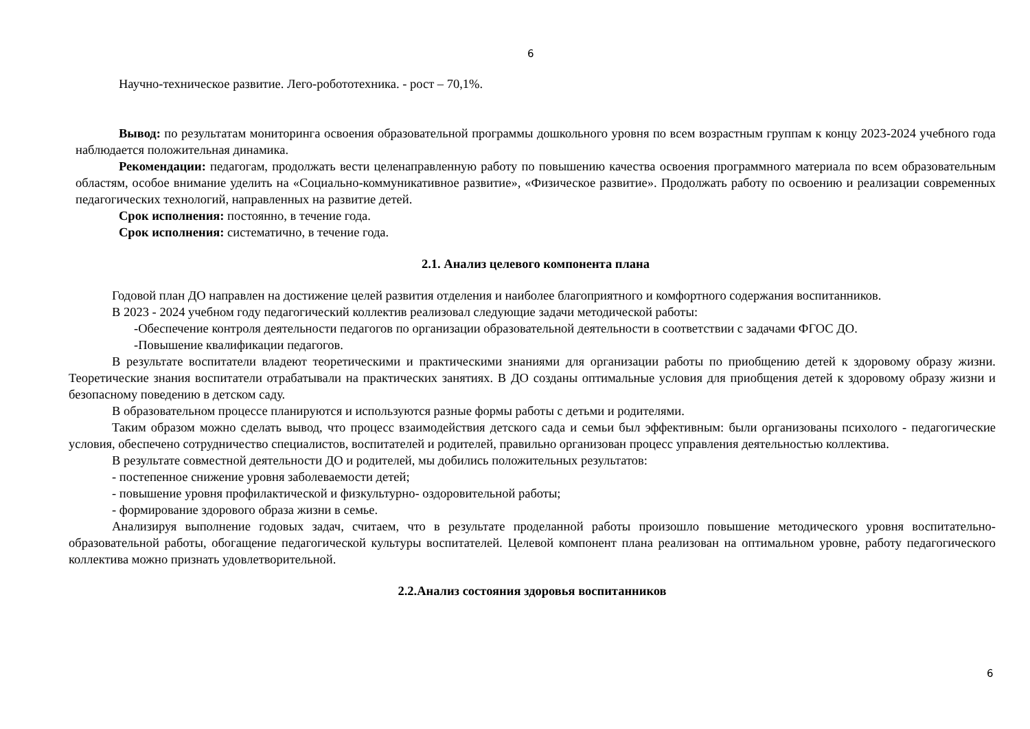6
Научно-техническое развитие. Лего-робототехника. - рост – 70,1%.
Вывод: по результатам мониторинга освоения образовательной программы дошкольного уровня по всем возрастным группам к концу 2023-2024 учебного года наблюдается положительная динамика.
Рекомендации: педагогам, продолжать вести целенаправленную работу по повышению качества освоения программного материала по всем образовательным областям, особое внимание уделить на «Социально-коммуникативное развитие», «Физическое развитие». Продолжать работу по освоению и реализации современных педагогических технологий, направленных на развитие детей.
Срок исполнения: постоянно, в течение года.
Срок исполнения: систематично, в течение года.
2.1. Анализ целевого компонента плана
Годовой план ДО направлен на достижение целей развития отделения и наиболее благоприятного и комфортного содержания воспитанников.
В 2023 - 2024 учебном году педагогический коллектив реализовал следующие задачи методической работы:
-Обеспечение контроля деятельности педагогов по организации образовательной деятельности в соответствии с задачами ФГОС ДО.
-Повышение квалификации педагогов.
В результате воспитатели владеют теоретическими и практическими знаниями для организации работы по приобщению детей к здоровому образу жизни. Теоретические знания воспитатели отрабатывали на практических занятиях. В ДО созданы оптимальные условия для приобщения детей к здоровому образу жизни и безопасному поведению в детском саду.
В образовательном процессе планируются и используются разные формы работы с детьми и родителями.
Таким образом можно сделать вывод, что процесс взаимодействия детского сада и семьи был эффективным: были организованы психолого - педагогические условия, обеспечено сотрудничество специалистов, воспитателей и родителей, правильно организован процесс управления деятельностью коллектива.
В результате совместной деятельности ДО и родителей, мы добились положительных результатов:
- постепенное снижение уровня заболеваемости детей;
- повышение уровня профилактической и физкультурно- оздоровительной работы;
- формирование здорового образа жизни в семье.
Анализируя выполнение годовых задач, считаем, что в результате проделанной работы произошло повышение методического уровня воспитательно-образовательной работы, обогащение педагогической культуры воспитателей. Целевой компонент плана реализован на оптимальном уровне, работу педагогического коллектива можно признать удовлетворительной.
2.2.Анализ состояния здоровья воспитанников
6